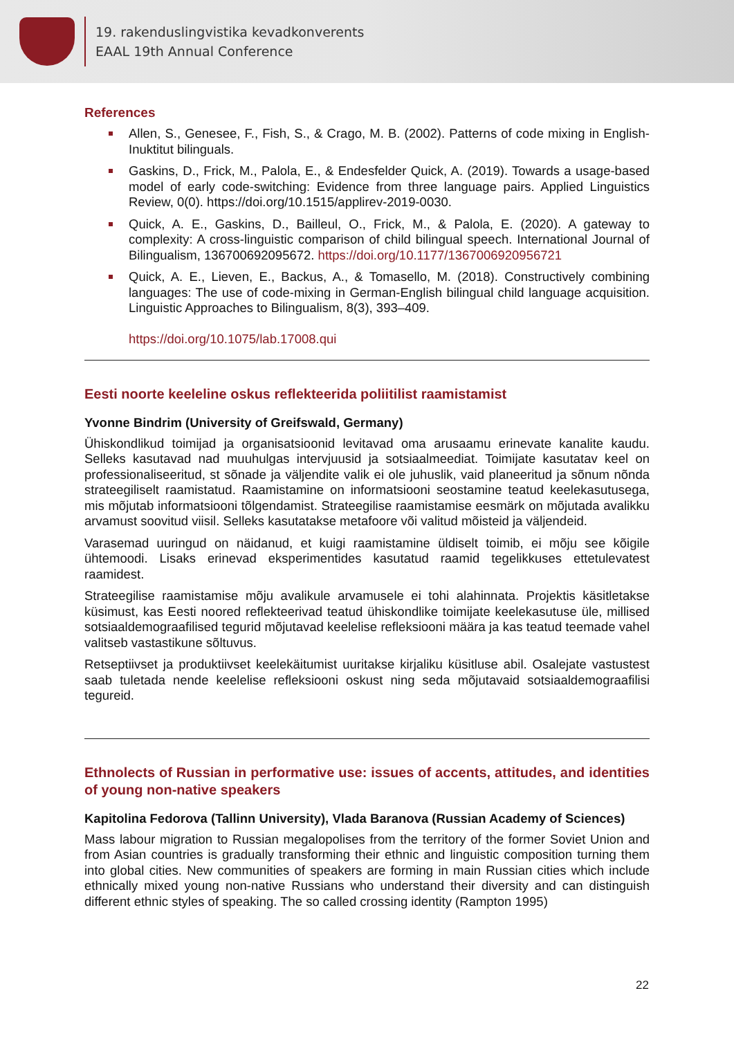19. rakenduslingvistika kevadkonverents
EAAL 19th Annual Conference
References
Allen, S., Genesee, F., Fish, S., & Crago, M. B. (2002). Patterns of code mixing in English-Inuktitut bilinguals.
Gaskins, D., Frick, M., Palola, E., & Endesfelder Quick, A. (2019). Towards a usage-based model of early code-switching: Evidence from three language pairs. Applied Linguistics Review, 0(0). https://doi.org/10.1515/applirev-2019-0030.
Quick, A. E., Gaskins, D., Bailleul, O., Frick, M., & Palola, E. (2020). A gateway to complexity: A cross-linguistic comparison of child bilingual speech. International Journal of Bilingualism, 136700692095672. https://doi.org/10.1177/1367006920956721
Quick, A. E., Lieven, E., Backus, A., & Tomasello, M. (2018). Constructively combining languages: The use of code-mixing in German-English bilingual child language acquisition. Linguistic Approaches to Bilingualism, 8(3), 393–409.
https://doi.org/10.1075/lab.17008.qui
Eesti noorte keeleline oskus reflekteerida poliitilist raamistamist
Yvonne Bindrim (University of Greifswald, Germany)
Ühiskondlikud toimijad ja organisatsioonid levitavad oma arusaamu erinevate kanalite kaudu. Selleks kasutavad nad muuhulgas intervjuusid ja sotsiaalmeediat. Toimijate kasutatav keel on professionaliseeritud, st sõnade ja väljendite valik ei ole juhuslik, vaid planeeritud ja sõnum nõnda strateegiliselt raamistatud. Raamistamine on informatsiooni seostamine teatud keelekasutusega, mis mõjutab informatsiooni tõlgendamist. Strateegilise raamistamise eesmärk on mõjutada avalikku arvamust soovitud viisil. Selleks kasutatakse metafoore või valitud mõisteid ja väljendeid.
Varasemad uuringud on näidanud, et kuigi raamistamine üldiselt toimib, ei mõju see kõigile ühtemoodi. Lisaks erinevad eksperimentides kasutatud raamid tegelikkuses ettetulevatest raamidest.
Strateegilise raamistamise mõju avalikule arvamusele ei tohi alahinnata. Projektis käsitletakse küsimust, kas Eesti noored reflekteerivad teatud ühiskondlike toimijate keelekasutuse üle, millised sotsiaaldemograafilised tegurid mõjutavad keelelise refleksiooni määra ja kas teatud teemade vahel valitseb vastastikune sõltuvus.
Retseptiivset ja produktiivset keelekäitumist uuritakse kirjaliku küsitluse abil. Osalejate vastustest saab tuletada nende keelelise refleksiooni oskust ning seda mõjutavaid sotsiaaldemograafilisi tegureid.
Ethnolects of Russian in performative use: issues of accents, attitudes, and identities of young non-native speakers
Kapitolina Fedorova (Tallinn University), Vlada Baranova (Russian Academy of Sciences)
Mass labour migration to Russian megalopolises from the territory of the former Soviet Union and from Asian countries is gradually transforming their ethnic and linguistic composition turning them into global cities. New communities of speakers are forming in main Russian cities which include ethnically mixed young non-native Russians who understand their diversity and can distinguish different ethnic styles of speaking. The so called crossing identity (Rampton 1995)
22